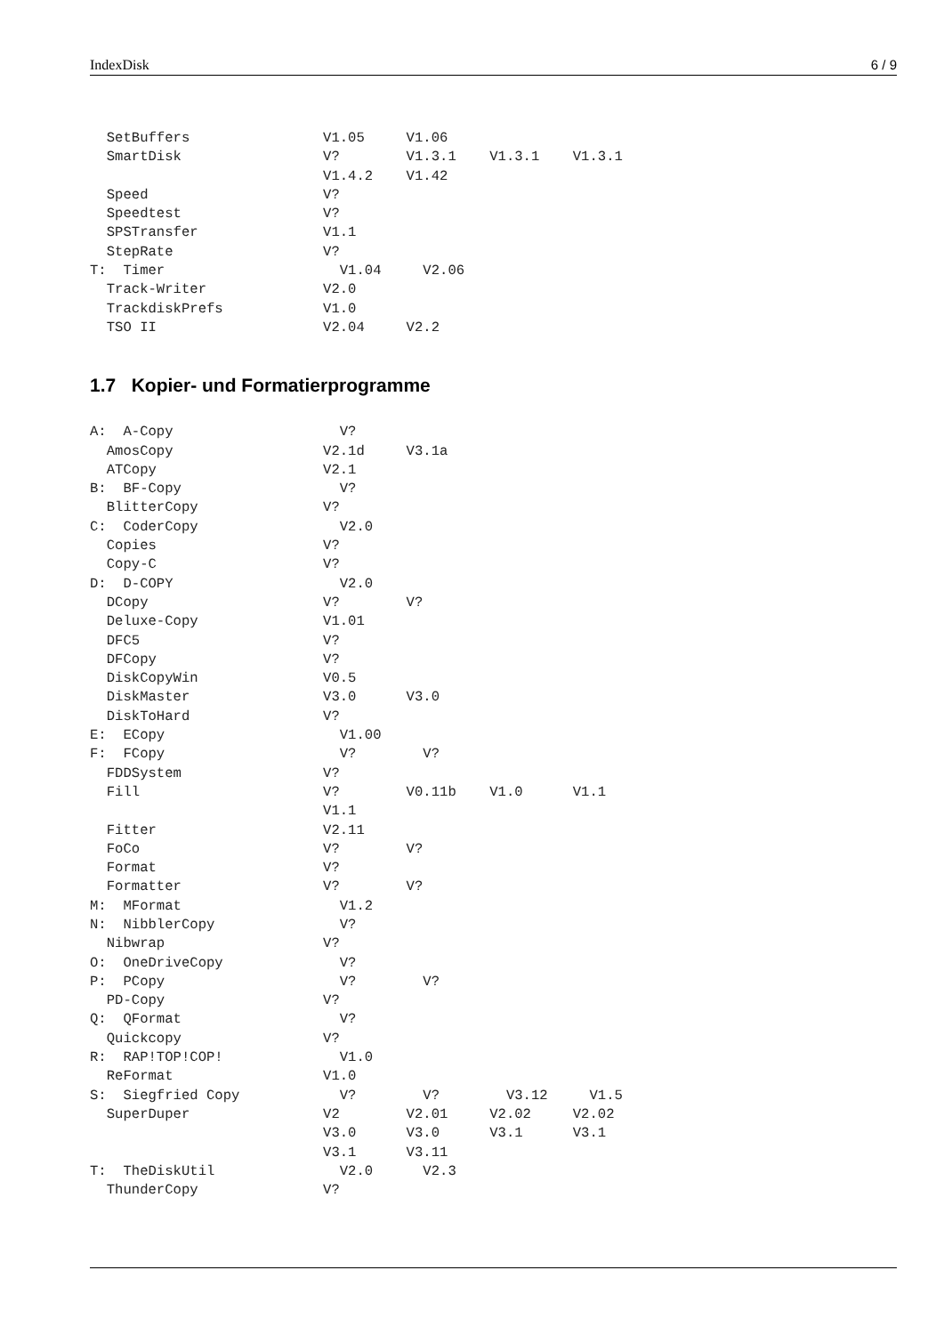IndexDisk 6 / 9
  SetBuffers                V1.05     V1.06
  SmartDisk                 V?        V1.3.1    V1.3.1    V1.3.1
                            V1.4.2    V1.42
  Speed                     V?
  Speedtest                 V?
  SPSTransfer               V1.1
  StepRate                  V?
T:  Timer                     V1.04     V2.06
  Track-Writer              V2.0
  TrackdiskPrefs            V1.0
  TSO II                    V2.04     V2.2
1.7 Kopier- und Formatierprogramme
A:  A-Copy                    V?
  AmosCopy                  V2.1d     V3.1a
  ATCopy                    V2.1
B:  BF-Copy                   V?
  BlitterCopy               V?
C:  CoderCopy                 V2.0
  Copies                    V?
  Copy-C                    V?
D:  D-COPY                    V2.0
  DCopy                     V?        V?
  Deluxe-Copy               V1.01
  DFC5                      V?
  DFCopy                    V?
  DiskCopyWin               V0.5
  DiskMaster                V3.0      V3.0
  DiskToHard                V?
E:  ECopy                     V1.00
F:  FCopy                     V?        V?
  FDDSystem                 V?
  Fill                      V?        V0.11b    V1.0      V1.1
                            V1.1
  Fitter                    V2.11
  FoCo                      V?        V?
  Format                    V?
  Formatter                 V?        V?
M:  MFormat                   V1.2
N:  NibblerCopy               V?
  Nibwrap                   V?
O:  OneDriveCopy              V?
P:  PCopy                     V?        V?
  PD-Copy                   V?
Q:  QFormat                   V?
  Quickcopy                 V?
R:  RAP!TOP!COP!              V1.0
  ReFormat                  V1.0
S:  Siegfried Copy            V?        V?        V3.12     V1.5
  SuperDuper                V2        V2.01     V2.02     V2.02
                            V3.0      V3.0      V3.1      V3.1
                            V3.1      V3.11
T:  TheDiskUtil               V2.0      V2.3
  ThunderCopy               V?